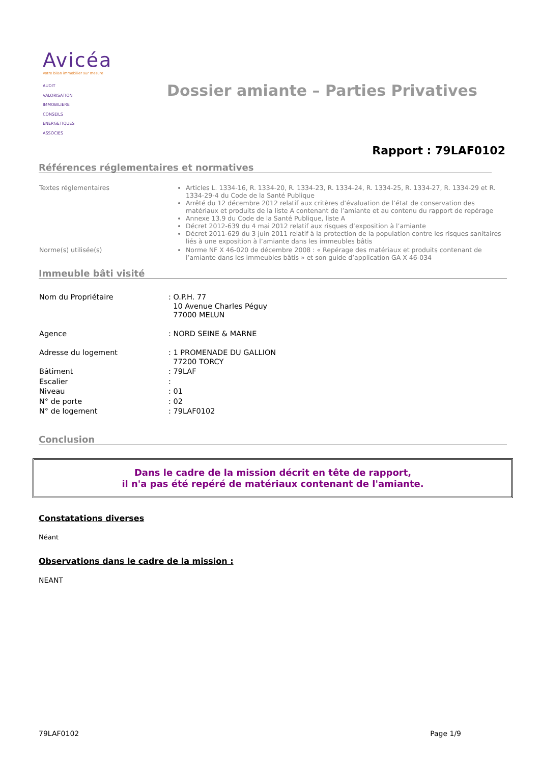Avicéa
Votre bilan immobilier sur mesure
AUDIT
VALORISATION
IMMOBILIERE
CONSEILS
ENERGETIQUES
ASSOCIES
Dossier amiante – Parties Privatives
Rapport : 79LAF0102
Références réglementaires et normatives
| Textes réglementaires | Articles L. 1334-16, R. 1334-20, R. 1334-23, R. 1334-24, R. 1334-25, R. 1334-27, R. 1334-29 et R. 1334-29-4 du Code de la Santé Publique Arrêté du 12 décembre 2012 relatif aux critères d’évaluation de l’état de conservation des matériaux et produits de la liste A contenant de l’amiante et au contenu du rapport de repérage Annexe 13.9 du Code de la Santé Publique, liste A Décret 2012-639 du 4 mai 2012 relatif aux risques d’exposition à l’amiante Décret 2011-629 du 3 juin 2011 relatif à la protection de la population contre les risques sanitaires liés à une exposition à l’amiante dans les immeubles bâtis |
| Norme(s) utilisée(s) | Norme NF X 46-020 de décembre 2008 : « Repérage des matériaux et produits contenant de l’amiante dans les immeubles bâtis » et son guide d’application GA X 46-034 |
Immeuble bâti visité
| Nom du Propriétaire | : O.P.H. 77 10 Avenue Charles Péguy 77000 MELUN |
| Agence | : NORD SEINE & MARNE |
| Adresse du logement | : 1 PROMENADE DU GALLION 77200 TORCY |
| Bâtiment | : 79LAF |
| Escalier | : |
| Niveau | : 01 |
| N° de porte | : 02 |
| N° de logement | : 79LAF0102 |
Conclusion
Dans le cadre de la mission décrit en tête de rapport,
il n'a pas été repéré de matériaux contenant de l'amiante.
Constatations diverses
Néant
Observations dans le cadre de la mission :
NEANT
79LAF0102 Page 1/9